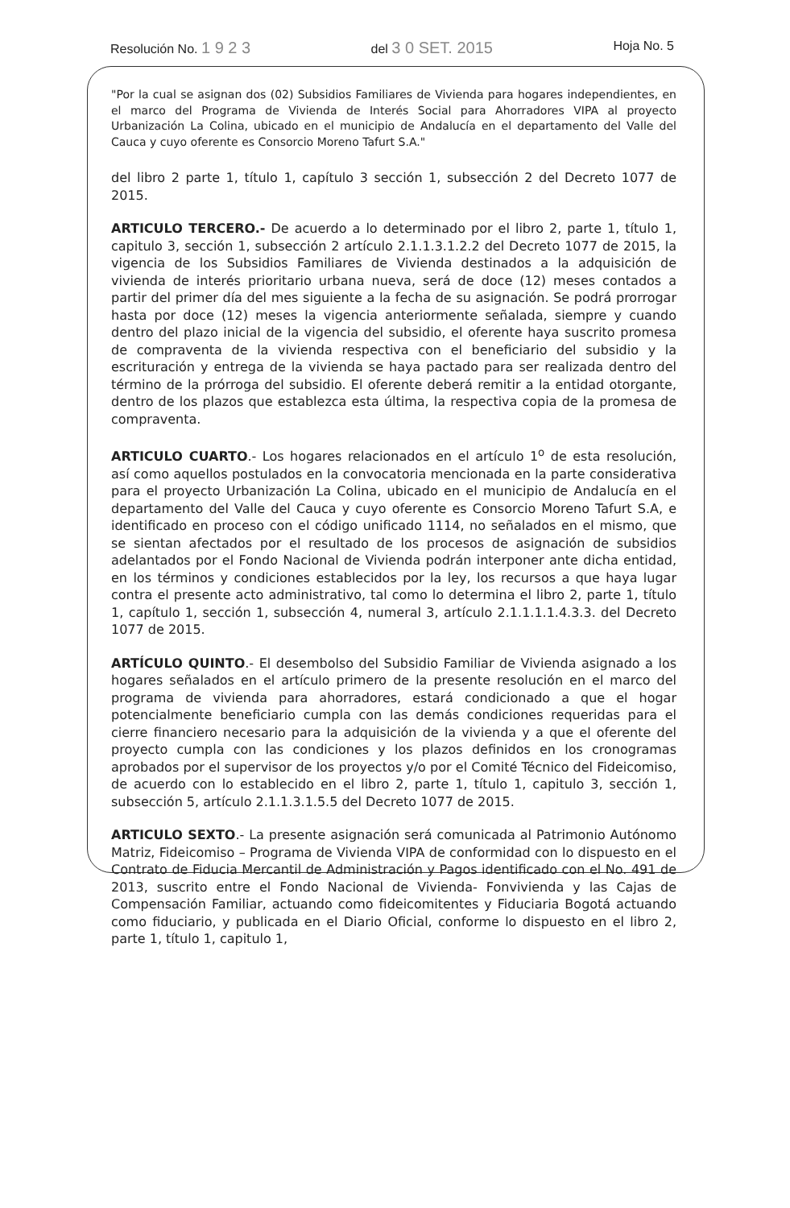Resolución No. 1 9 2 3 del 3 0 SET. 2015 Hoja No. 5
"Por la cual se asignan dos (02) Subsidios Familiares de Vivienda para hogares independientes, en el marco del Programa de Vivienda de Interés Social para Ahorradores VIPA al proyecto Urbanización La Colina, ubicado en el municipio de Andalucía en el departamento del Valle del Cauca y cuyo oferente es Consorcio Moreno Tafurt S.A."
del libro 2 parte 1, título 1, capítulo 3 sección 1, subsección 2 del Decreto 1077 de 2015.
ARTICULO TERCERO.- De acuerdo a lo determinado por el libro 2, parte 1, título 1, capitulo 3, sección 1, subsección 2 artículo 2.1.1.3.1.2.2 del Decreto 1077 de 2015, la vigencia de los Subsidios Familiares de Vivienda destinados a la adquisición de vivienda de interés prioritario urbana nueva, será de doce (12) meses contados a partir del primer día del mes siguiente a la fecha de su asignación. Se podrá prorrogar hasta por doce (12) meses la vigencia anteriormente señalada, siempre y cuando dentro del plazo inicial de la vigencia del subsidio, el oferente haya suscrito promesa de compraventa de la vivienda respectiva con el beneficiario del subsidio y la escrituración y entrega de la vivienda se haya pactado para ser realizada dentro del término de la prórroga del subsidio. El oferente deberá remitir a la entidad otorgante, dentro de los plazos que establezca esta última, la respectiva copia de la promesa de compraventa.
ARTICULO CUARTO.- Los hogares relacionados en el artículo 1<sup>o</sup> de esta resolución, así como aquellos postulados en la convocatoria mencionada en la parte considerativa para el proyecto Urbanización La Colina, ubicado en el municipio de Andalucía en el departamento del Valle del Cauca y cuyo oferente es Consorcio Moreno Tafurt S.A, e identificado en proceso con el código unificado 1114, no señalados en el mismo, que se sientan afectados por el resultado de los procesos de asignación de subsidios adelantados por el Fondo Nacional de Vivienda podrán interponer ante dicha entidad, en los términos y condiciones establecidos por la ley, los recursos a que haya lugar contra el presente acto administrativo, tal como lo determina el libro 2, parte 1, título 1, capítulo 1, sección 1, subsección 4, numeral 3, artículo 2.1.1.1.1.4.3.3. del Decreto 1077 de 2015.
ARTÍCULO QUINTO.- El desembolso del Subsidio Familiar de Vivienda asignado a los hogares señalados en el artículo primero de la presente resolución en el marco del programa de vivienda para ahorradores, estará condicionado a que el hogar potencialmente beneficiario cumpla con las demás condiciones requeridas para el cierre financiero necesario para la adquisición de la vivienda y a que el oferente del proyecto cumpla con las condiciones y los plazos definidos en los cronogramas aprobados por el supervisor de los proyectos y/o por el Comité Técnico del Fideicomiso, de acuerdo con lo establecido en el libro 2, parte 1, título 1, capitulo 3, sección 1, subsección 5, artículo 2.1.1.3.1.5.5 del Decreto 1077 de 2015.
ARTICULO SEXTO.- La presente asignación será comunicada al Patrimonio Autónomo Matriz, Fideicomiso – Programa de Vivienda VIPA de conformidad con lo dispuesto en el Contrato de Fiducia Mercantil de Administración y Pagos identificado con el No. 491 de 2013, suscrito entre el Fondo Nacional de Vivienda- Fonvivienda y las Cajas de Compensación Familiar, actuando como fideicomitentes y Fiduciaria Bogotá actuando como fiduciario, y publicada en el Diario Oficial, conforme lo dispuesto en el libro 2, parte 1, título 1, capitulo 1,